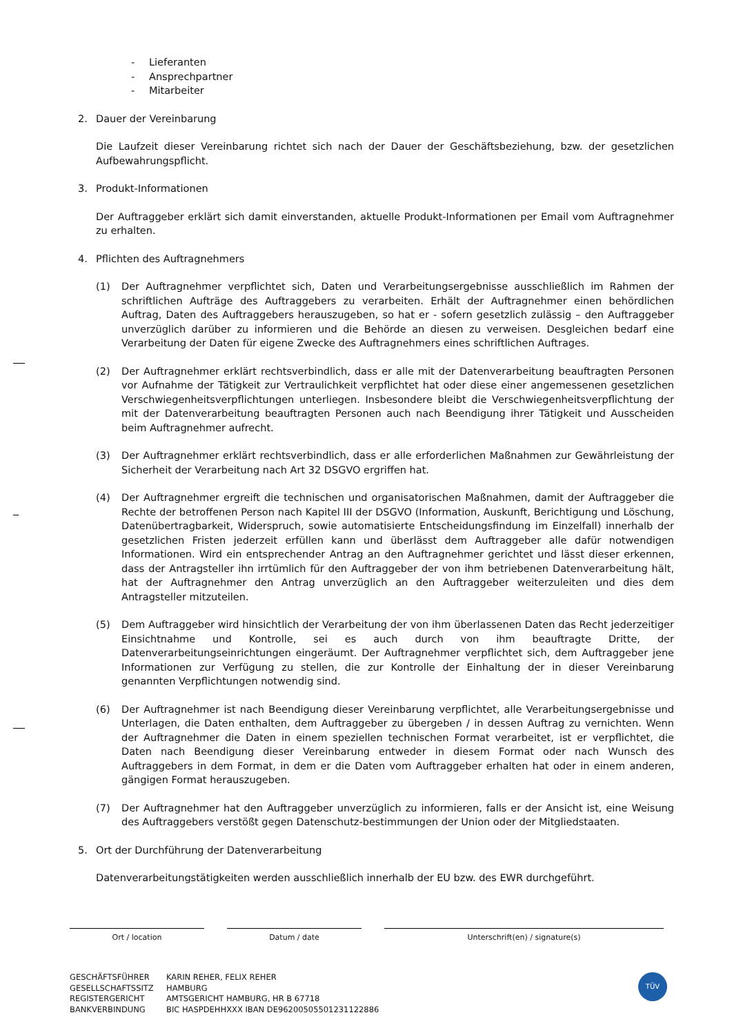- Lieferanten
- Ansprechpartner
- Mitarbeiter
2. Dauer der Vereinbarung
Die Laufzeit dieser Vereinbarung richtet sich nach der Dauer der Geschäftsbeziehung, bzw. der gesetzlichen Aufbewahrungspflicht.
3. Produkt-Informationen
Der Auftraggeber erklärt sich damit einverstanden, aktuelle Produkt-Informationen per Email vom Auftragnehmer zu erhalten.
4. Pflichten des Auftragnehmers
(1) Der Auftragnehmer verpflichtet sich, Daten und Verarbeitungsergebnisse ausschließlich im Rahmen der schriftlichen Aufträge des Auftraggebers zu verarbeiten. Erhält der Auftragnehmer einen behördlichen Auftrag, Daten des Auftraggebers herauszugeben, so hat er - sofern gesetzlich zulässig – den Auftraggeber unverzüglich darüber zu informieren und die Behörde an diesen zu verweisen. Desgleichen bedarf eine Verarbeitung der Daten für eigene Zwecke des Auftragnehmers eines schriftlichen Auftrages.
(2) Der Auftragnehmer erklärt rechtsverbindlich, dass er alle mit der Datenverarbeitung beauftragten Personen vor Aufnahme der Tätigkeit zur Vertraulichkeit verpflichtet hat oder diese einer angemessenen gesetzlichen Verschwiegenheitsverpflichtungen unterliegen. Insbesondere bleibt die Verschwiegenheitsverpflichtung der mit der Datenverarbeitung beauftragten Personen auch nach Beendigung ihrer Tätigkeit und Ausscheiden beim Auftragnehmer aufrecht.
(3) Der Auftragnehmer erklärt rechtsverbindlich, dass er alle erforderlichen Maßnahmen zur Gewährleistung der Sicherheit der Verarbeitung nach Art 32 DSGVO ergriffen hat.
(4) Der Auftragnehmer ergreift die technischen und organisatorischen Maßnahmen, damit der Auftraggeber die Rechte der betroffenen Person nach Kapitel III der DSGVO (Information, Auskunft, Berichtigung und Löschung, Datenübertragbarkeit, Widerspruch, sowie automatisierte Entscheidungsfindung im Einzelfall) innerhalb der gesetzlichen Fristen jederzeit erfüllen kann und überlässt dem Auftraggeber alle dafür notwendigen Informationen. Wird ein entsprechender Antrag an den Auftragnehmer gerichtet und lässt dieser erkennen, dass der Antragsteller ihn irrtümlich für den Auftraggeber der von ihm betriebenen Datenverarbeitung hält, hat der Auftragnehmer den Antrag unverzüglich an den Auftraggeber weiterzuleiten und dies dem Antragsteller mitzuteilen.
(5) Dem Auftraggeber wird hinsichtlich der Verarbeitung der von ihm überlassenen Daten das Recht jederzeitiger Einsichtnahme und Kontrolle, sei es auch durch von ihm beauftragte Dritte, der Datenverarbeitungseinrichtungen eingeräumt. Der Auftragnehmer verpflichtet sich, dem Auftraggeber jene Informationen zur Verfügung zu stellen, die zur Kontrolle der Einhaltung der in dieser Vereinbarung genannten Verpflichtungen notwendig sind.
(6) Der Auftragnehmer ist nach Beendigung dieser Vereinbarung verpflichtet, alle Verarbeitungsergebnisse und Unterlagen, die Daten enthalten, dem Auftraggeber zu übergeben / in dessen Auftrag zu vernichten. Wenn der Auftragnehmer die Daten in einem speziellen technischen Format verarbeitet, ist er verpflichtet, die Daten nach Beendigung dieser Vereinbarung entweder in diesem Format oder nach Wunsch des Auftraggebers in dem Format, in dem er die Daten vom Auftraggeber erhalten hat oder in einem anderen, gängigen Format herauszugeben.
(7) Der Auftragnehmer hat den Auftraggeber unverzüglich zu informieren, falls er der Ansicht ist, eine Weisung des Auftraggebers verstößt gegen Datenschutz-bestimmungen der Union oder der Mitgliedstaaten.
5. Ort der Durchführung der Datenverarbeitung
Datenverarbeitungstätigkeiten werden ausschließlich innerhalb der EU bzw. des EWR durchgeführt.
Ort / location Datum / date Unterschrift(en) / signature(s)
GESCHÄFTSFÜHRER
GESELLSCHAFTSSITZ
REGISTERGERICHT
BANKVERBINDUNG
KARIN REHER, FELIX REHER
HAMBURG
AMTSGERICHT HAMBURG, HR B 67718
BIC HASPDEHHXXX IBAN DE96200505501231122886
TÜV